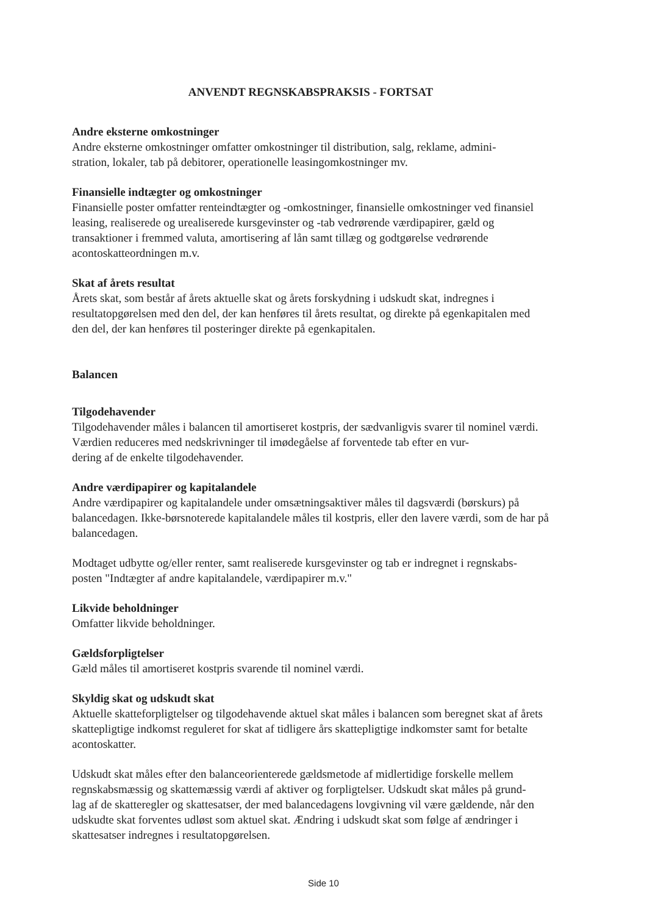ANVENDT REGNSKABSPRAKSIS - FORTSAT
Andre eksterne omkostninger
Andre eksterne omkostninger omfatter omkostninger til distribution, salg, reklame, admini-
stration, lokaler, tab på debitorer, operationelle leasingomkostninger mv.
Finansielle indtægter og omkostninger
Finansielle poster omfatter renteindtægter og -omkostninger, finansielle omkostninger ved finansiel leasing, realiserede og urealiserede kursgevinster og -tab vedrørende værdipapirer, gæld og transaktioner i fremmed valuta, amortisering af lån samt tillæg og godtgørelse vedrørende acontoskatteordningen m.v.
Skat af årets resultat
Årets skat, som består af årets aktuelle skat og årets forskydning i udskudt skat, indregnes i resultatopgørelsen med den del, der kan henføres til årets resultat, og direkte på egenkapitalen med den del, der kan henføres til posteringer direkte på egenkapitalen.
Balancen
Tilgodehavender
Tilgodehavender måles i balancen til amortiseret kostpris, der sædvanligvis svarer til nominel værdi. Værdien reduceres med nedskrivninger til imødegåelse af forventede tab efter en vur-
dering af de enkelte tilgodehavender.
Andre værdipapirer og kapitalandele
Andre værdipapirer og kapitalandele under omsætningsaktiver måles til dagsværdi (børskurs) på balancedagen. Ikke-børsnoterede kapitalandele måles til kostpris, eller den lavere værdi, som de har på balancedagen.
Modtaget udbytte og/eller renter, samt realiserede kursgevinster og tab er indregnet i regnskabs-
posten "Indtægter af andre kapitalandele, værdipapirer m.v."
Likvide beholdninger
Omfatter likvide beholdninger.
Gældsforpligtelser
Gæld måles til amortiseret kostpris svarende til nominel værdi.
Skyldig skat og udskudt skat
Aktuelle skatteforpligtelser og tilgodehavende aktuel skat måles i balancen som beregnet skat af årets skattepligtige indkomst reguleret for skat af tidligere års skattepligtige indkomster samt for betalte acontoskatter.
Udskudt skat måles efter den balanceorienterede gældsmetode af midlertidige forskelle mellem regnskabsmæssig og skattemæssig værdi af aktiver og forpligtelser. Udskudt skat måles på grund-
lag af de skatteregler og skattesatser, der med balancedagens lovgivning vil være gældende, når den udskudte skat forventes udløst som aktuel skat. Ændring i udskudt skat som følge af ændringer i skattesatser indregnes i resultatopgørelsen.
Side 10